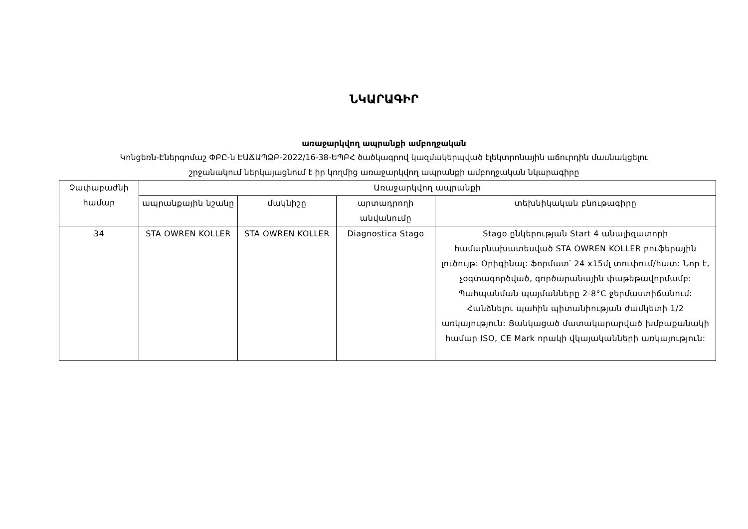ՆԿԱՐԱԳԻՐ
առաջարկվող ապրանքի ամբողջական
Կոնցեռն-Էներգոմաշ ՓԲԸ-ն ԷԱՃԱՊՁԲ-2022/16-38-ԵՊԲՀ ծածկագրով կազմակերպված էլեկտրոնային աճուրդին մասնակցելու
շրջանակում ներկայացնում է իր կողմից առաջարկվող ապրանքի ամբողջական նկարագիրը
| Չափաբաժնի համար | Առաջարկվող ապրանքի | | | |
| --- | --- | --- | --- | --- |
| | ապրանքային նշանը | մակնիշը | արտադրողի անվանումը | տեխնիկական բնութագիրը |
| 34 | STA OWREN KOLLER | STA OWREN KOLLER | Diagnostica Stago | Stago ընկերության Start 4 անալիզատորի համարնախատեսված STA OWREN KOLLER բուֆերային լուծույթ: Օրիգինալ: Ֆորմատ՝ 24 x15մլ տուփում/հատ: Նոր է, չօգտագործված, գործարանային փաթեթավորմամբ: Պահպանման պայմանները 2-8°C ջերմաստիճանում: Հանձնելու պահին պիտանիության ժամկետի 1/2 առկայություն: Ցանկացած մատակարարված խմբաքանակի համար ISO, CE Mark որակի վկայականների առկայություն: |